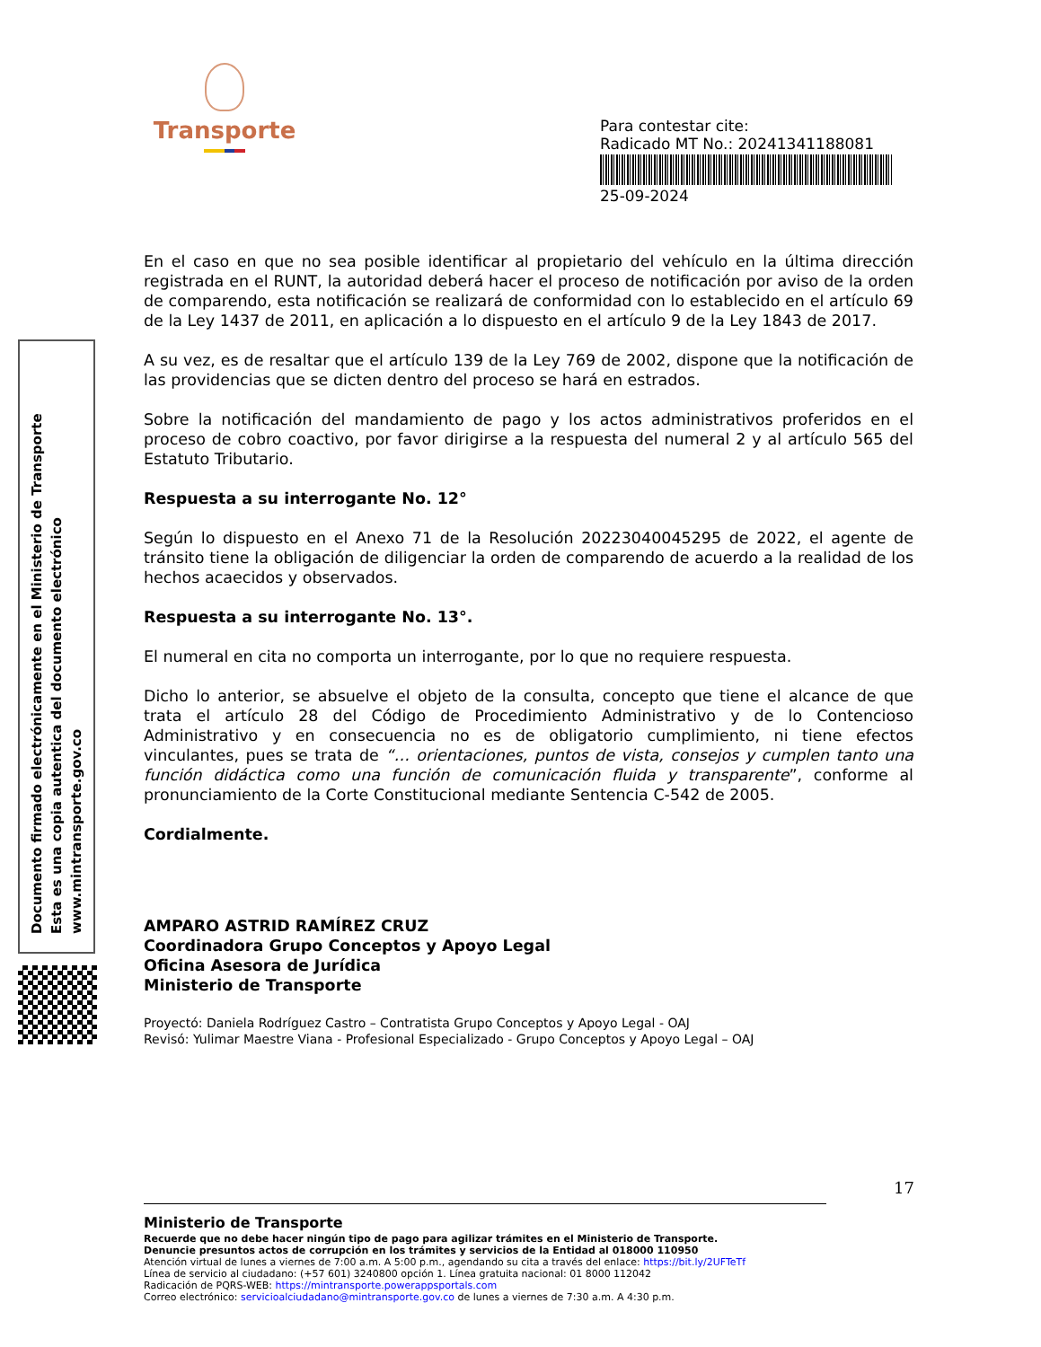Transporte
Para contestar cite:
Radicado MT No.: 20241341188081
25-09-2024
Documento firmado electrónicamente en el Ministerio de Transporte
Esta es una copia autentica del documento electrónico
www.mintransporte.gov.co
En el caso en que no sea posible identificar al propietario del vehículo en la última dirección registrada en el RUNT, la autoridad deberá hacer el proceso de notificación por aviso de la orden de comparendo, esta notificación se realizará de conformidad con lo establecido en el artículo 69 de la Ley 1437 de 2011, en aplicación a lo dispuesto en el artículo 9 de la Ley 1843 de 2017.
A su vez, es de resaltar que el artículo 139 de la Ley 769 de 2002, dispone que la notificación de las providencias que se dicten dentro del proceso se hará en estrados.
Sobre la notificación del mandamiento de pago y los actos administrativos proferidos en el proceso de cobro coactivo, por favor dirigirse a la respuesta del numeral 2 y al artículo 565 del Estatuto Tributario.
Respuesta a su interrogante No. 12°
Según lo dispuesto en el Anexo 71 de la Resolución 20223040045295 de 2022, el agente de tránsito tiene la obligación de diligenciar la orden de comparendo de acuerdo a la realidad de los hechos acaecidos y observados.
Respuesta a su interrogante No. 13°.
El numeral en cita no comporta un interrogante, por lo que no requiere respuesta.
Dicho lo anterior, se absuelve el objeto de la consulta, concepto que tiene el alcance de que trata el artículo 28 del Código de Procedimiento Administrativo y de lo Contencioso Administrativo y en consecuencia no es de obligatorio cumplimiento, ni tiene efectos vinculantes, pues se trata de “… orientaciones, puntos de vista, consejos y cumplen tanto una función didáctica como una función de comunicación fluida y transparente”, conforme al pronunciamiento de la Corte Constitucional mediante Sentencia C-542 de 2005.
Cordialmente.
AMPARO ASTRID RAMÍREZ CRUZ
Coordinadora Grupo Conceptos y Apoyo Legal
Oficina Asesora de Jurídica
Ministerio de Transporte
Proyectó: Daniela Rodríguez Castro – Contratista Grupo Conceptos y Apoyo Legal - OAJ
Revisó: Yulimar Maestre Viana - Profesional Especializado - Grupo Conceptos y Apoyo Legal – OAJ
17
Ministerio de Transporte
Recuerde que no debe hacer ningún tipo de pago para agilizar trámites en el Ministerio de Transporte.
Denuncie presuntos actos de corrupción en los trámites y servicios de la Entidad al 018000 110950
Atención virtual de lunes a viernes de 7:00 a.m. A 5:00 p.m., agendando su cita a través del enlace: https://bit.ly/2UFTeTf
Línea de servicio al ciudadano: (+57 601) 3240800 opción 1. Línea gratuita nacional: 01 8000 112042
Radicación de PQRS-WEB: https://mintransporte.powerappsportals.com
Correo electrónico: servicioalciudadano@mintransporte.gov.co de lunes a viernes de 7:30 a.m. A 4:30 p.m.